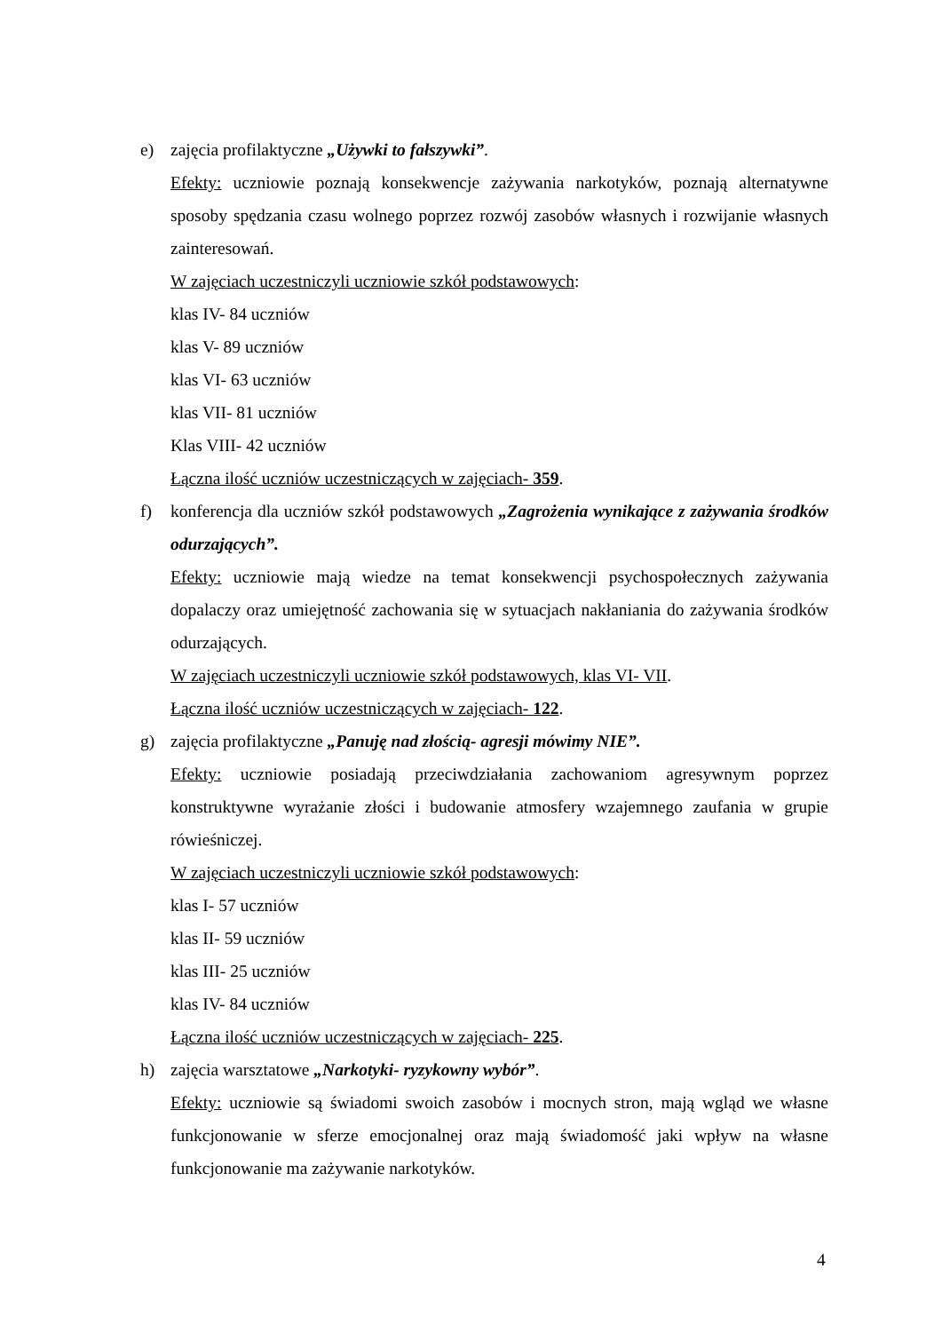e) zajęcia profilaktyczne „Używki to fałszywki”.
Efekty: uczniowie poznają konsekwencje zażywania narkotyków, poznają alternatywne sposoby spędzania czasu wolnego poprzez rozwój zasobów własnych i rozwijanie własnych zainteresowań.
W zajęciach uczestniczyli uczniowie szkół podstawowych:
klas IV- 84 uczniów
klas V- 89 uczniów
klas VI- 63 uczniów
klas VII- 81 uczniów
Klas VIII- 42 uczniów
Łączna ilość uczniów uczestniczących w zajęciach- 359.
f) konferencja dla uczniów szkół podstawowych „Zagrożenia wynikające z zażywania środków odurzających”.
Efekty: uczniowie mają wiedze na temat konsekwencji psychospołecznych zażywania dopalaczy oraz umiejętność zachowania się w sytuacjach nakłaniania do zażywania środków odurzających.
W zajęciach uczestniczyli uczniowie szkół podstawowych, klas VI- VII.
Łączna ilość uczniów uczestniczących w zajęciach- 122.
g) zajęcia profilaktyczne „Panuję nad złością- agresji mówimy NIE”.
Efekty: uczniowie posiadają przeciwdziałania zachowaniom agresywnym poprzez konstruktywne wyrażanie złości i budowanie atmosfery wzajemnego zaufania w grupie rówieśniczej.
W zajęciach uczestniczyli uczniowie szkół podstawowych:
klas I- 57 uczniów
klas II- 59 uczniów
klas III- 25 uczniów
klas IV- 84 uczniów
Łączna ilość uczniów uczestniczących w zajęciach- 225.
h) zajęcia warsztatowe „Narkotyki- ryzykowny wybór”.
Efekty: uczniowie są świadomi swoich zasobów i mocnych stron, mają wgląd we własne funkcjonowanie w sferze emocjonalnej oraz mają świadomość jaki wpływ na własne funkcjonowanie ma zażywanie narkotyków.
4